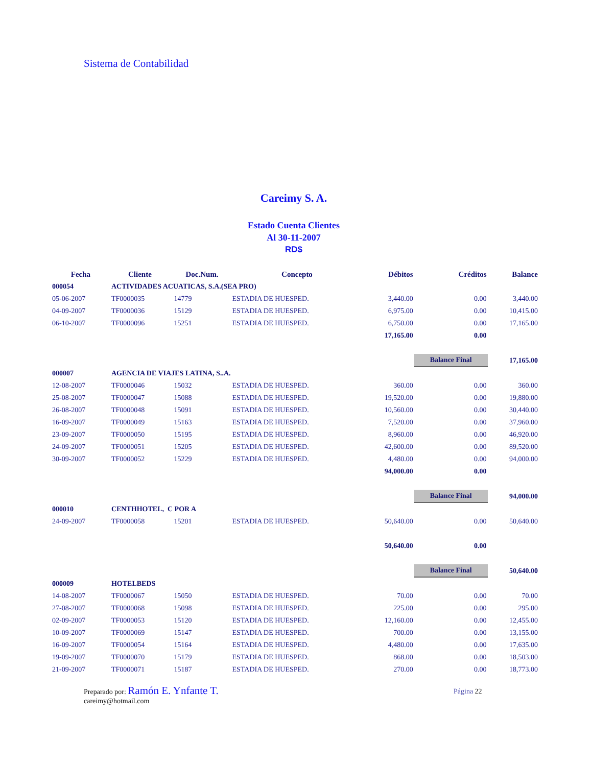Sistema de Contabilidad
Careimy S. A.
Estado Cuenta Clientes
Al 30-11-2007
RD$
| Fecha | Cliente | | Doc.Num. | Concepto | Débitos | Créditos | Balance |
| --- | --- | --- | --- | --- | --- | --- | --- |
| 000054 | ACTIVIDADES ACUATICAS, S.A.(SEA PRO) | | | | | | |
| 05-06-2007 | TF0000035 | | 14779 | ESTADIA DE HUESPED. | 3,440.00 | 0.00 | 3,440.00 |
| 04-09-2007 | TF0000036 | | 15129 | ESTADIA DE HUESPED. | 6,975.00 | 0.00 | 10,415.00 |
| 06-10-2007 | TF0000096 | | 15251 | ESTADIA DE HUESPED. | 6,750.00 | 0.00 | 17,165.00 |
| | | | | | 17,165.00 | 0.00 | |
| | | | | | | Balance Final | 17,165.00 |
| 000007 | AGENCIA DE VIAJES LATINA, S..A. | | | | | | |
| 12-08-2007 | TF0000046 | | 15032 | ESTADIA DE HUESPED. | 360.00 | 0.00 | 360.00 |
| 25-08-2007 | TF0000047 | | 15088 | ESTADIA DE HUESPED. | 19,520.00 | 0.00 | 19,880.00 |
| 26-08-2007 | TF0000048 | | 15091 | ESTADIA DE HUESPED. | 10,560.00 | 0.00 | 30,440.00 |
| 16-09-2007 | TF0000049 | | 15163 | ESTADIA DE HUESPED. | 7,520.00 | 0.00 | 37,960.00 |
| 23-09-2007 | TF0000050 | | 15195 | ESTADIA DE HUESPED. | 8,960.00 | 0.00 | 46,920.00 |
| 24-09-2007 | TF0000051 | | 15205 | ESTADIA DE HUESPED. | 42,600.00 | 0.00 | 89,520.00 |
| 30-09-2007 | TF0000052 | | 15229 | ESTADIA DE HUESPED. | 4,480.00 | 0.00 | 94,000.00 |
| | | | | | 94,000.00 | 0.00 | |
| | | | | | | Balance Final | 94,000.00 |
| 000010 | CENTHHOTEL, C POR A | | | | | | |
| 24-09-2007 | TF0000058 | | 15201 | ESTADIA DE HUESPED. | 50,640.00 | 0.00 | 50,640.00 |
| | | | | | 50,640.00 | 0.00 | |
| | | | | | | Balance Final | 50,640.00 |
| 000009 | HOTELBEDS | | | | | | |
| 14-08-2007 | TF0000067 | | 15050 | ESTADIA DE HUESPED. | 70.00 | 0.00 | 70.00 |
| 27-08-2007 | TF0000068 | | 15098 | ESTADIA DE HUESPED. | 225.00 | 0.00 | 295.00 |
| 02-09-2007 | TF0000053 | | 15120 | ESTADIA DE HUESPED. | 12,160.00 | 0.00 | 12,455.00 |
| 10-09-2007 | TF0000069 | | 15147 | ESTADIA DE HUESPED. | 700.00 | 0.00 | 13,155.00 |
| 16-09-2007 | TF0000054 | | 15164 | ESTADIA DE HUESPED. | 4,480.00 | 0.00 | 17,635.00 |
| 19-09-2007 | TF0000070 | | 15179 | ESTADIA DE HUESPED. | 868.00 | 0.00 | 18,503.00 |
| 21-09-2007 | TF0000071 | | 15187 | ESTADIA DE HUESPED. | 270.00 | 0.00 | 18,773.00 |
Preparado por: Ramón E. Ynfante T.
careimy@hotmail.com
Página 22